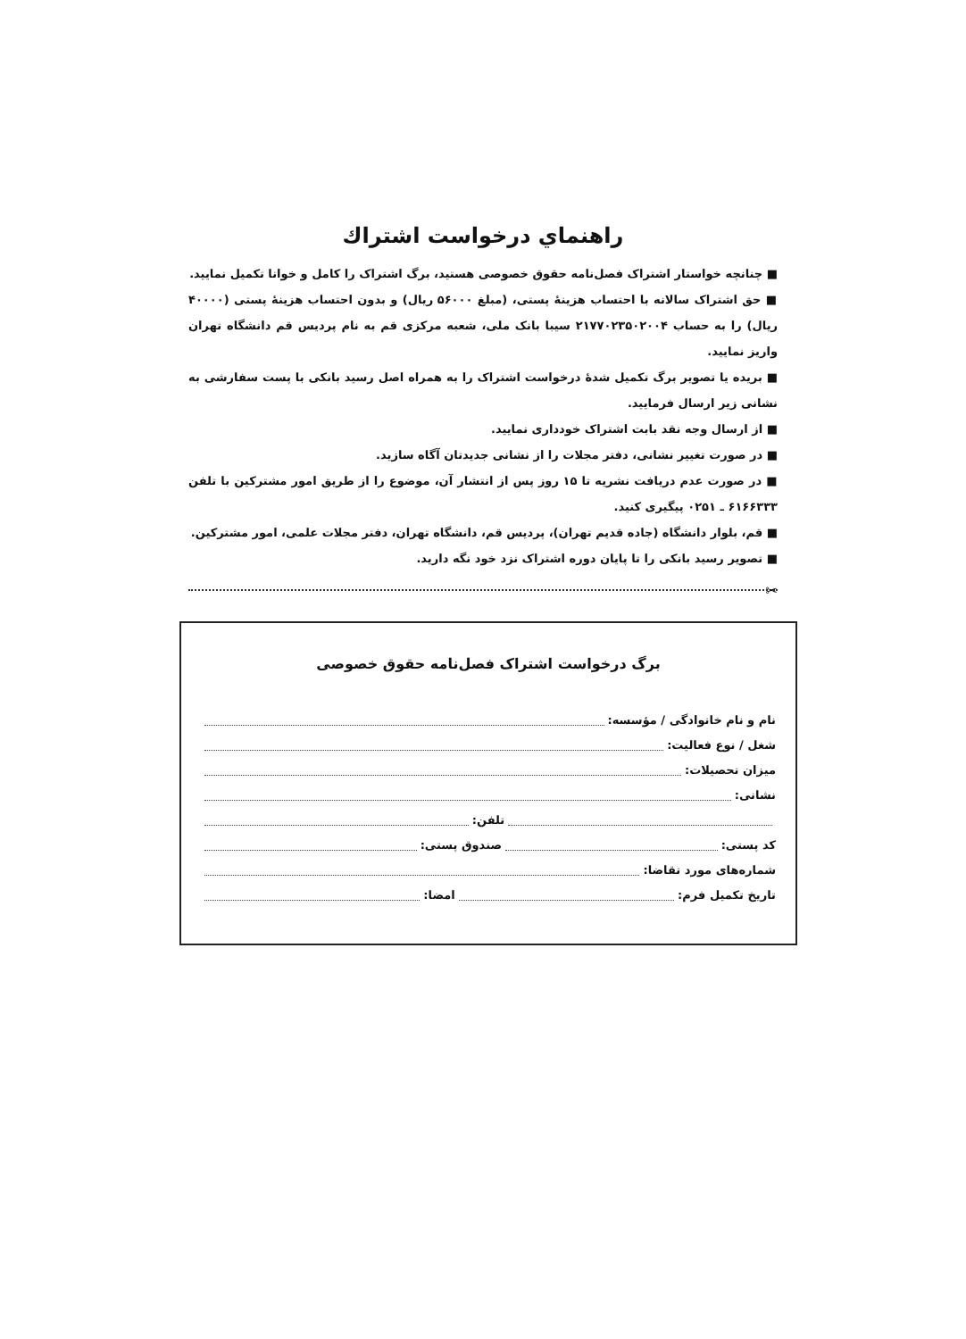راهنماي درخواست اشتراك
■ چنانچه خواستار اشتراک فصل‌نامه حقوق خصوصی هستید، برگ اشتراک را کامل و خوانا تکمیل نمایید.
■ حق اشتراک سالانه با احتساب هزینهٔ پستی، (مبلغ ۵۶۰۰۰ ریال) و بدون احتساب هزینهٔ پستی (۴۰۰۰۰ ریال) را به حساب ۲۱۷۷۰۲۳۵۰۲۰۰۴ سیبا بانک ملی، شعبه مرکزی قم به نام پردیس قم دانشگاه تهران واریز نمایید.
■ بریده یا تصویر برگ تکمیل شدهٔ درخواست اشتراک را به همراه اصل رسید بانکی با پست سفارشی به نشانی زیر ارسال فرمایید.
■ از ارسال وجه نقد بابت اشتراک خودداری نمایید.
■ در صورت تغییر نشانی، دفتر مجلات را از نشانی جدیدتان آگاه سازید.
■ در صورت عدم دریافت نشریه تا ۱۵ روز پس از انتشار آن، موضوع را از طریق امور مشترکین با تلفن ۶۱۶۶۳۳۳ ـ ۰۲۵۱ پیگیری کنید.
■ قم، بلوار دانشگاه (جاده قدیم تهران)، پردیس قم، دانشگاه تهران، دفتر مجلات علمی، امور مشترکین.
■ تصویر رسید بانکی را تا پایان دوره اشتراک نزد خود نگه دارید.
✂
برگ درخواست اشتراک فصل‌نامه حقوق خصوصی
نام و نام خانوادگی / مؤسسه:
شغل / نوع فعالیت:
میزان تحصیلات:
نشانی:
تلفن:
کد پستی: صندوق پستی:
شماره‌های مورد تقاضا:
تاریخ تکمیل فرم: امضا: